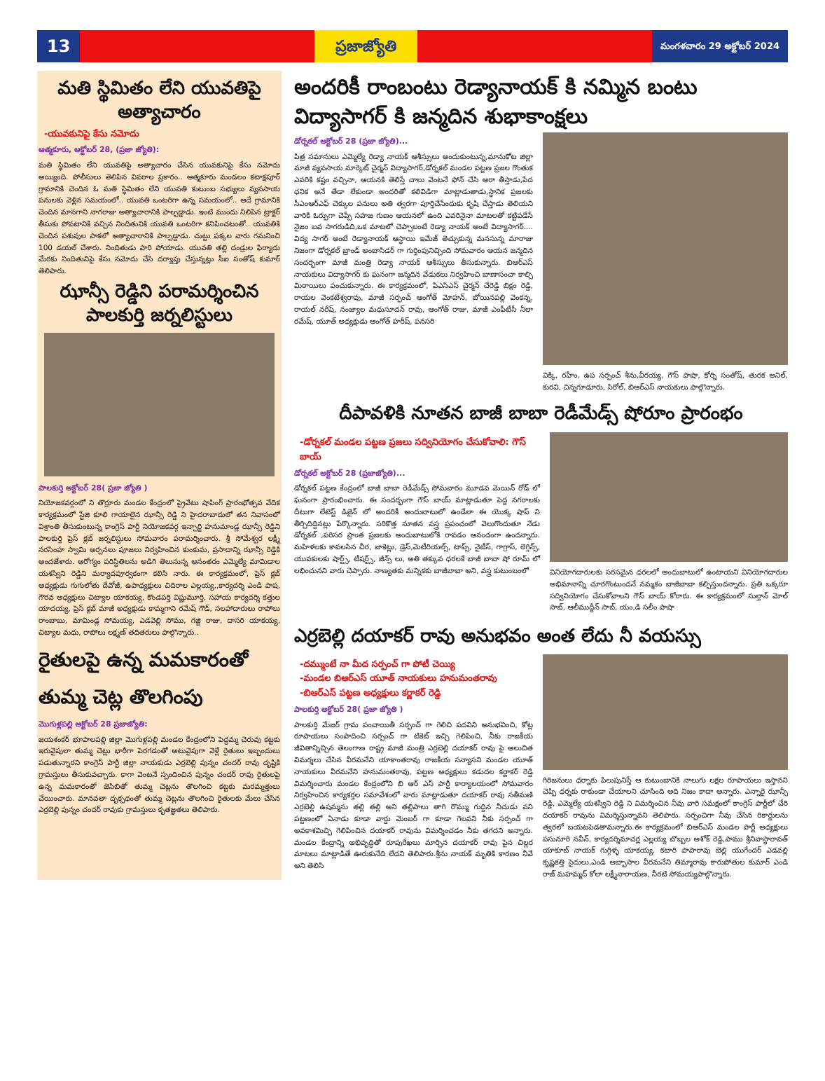13 ప్రజాజ్యోతి
మంగళవారం 29 అక్టోబర్ 2024
మతి స్థిమితం లేని యువతిపై అత్యాచారం
-యువకునిపై కేసు నమోదు
ఆత్మకూరు, అక్టోబర్ 28, (ప్రజా జ్యోతి):
మతి స్థిమితం లేని యువతిపై అత్యాచారం చేసిన యువకునిపై కేసు నమోదు అయ్యింది. పోలీసులు తెలిపిన వివరాల ప్రకారం.. ఆత్మకూరు మండలం కటాక్షపూర్ గ్రామానికి చెందిన ఓ మతి స్థిమితం లేని యువతి కుటుంబ సభ్యులు వ్యవసాయ పనులకు వెళ్లిన సమయంలో.. యువతి ఒంటరిగా ఉన్న సమయంలో.. అదే గ్రామానికి చెందిన మానగాని నాగరాజు అత్యాచారానికి పాల్పడ్డాడు. ఇంటి ముందు నిలిపిన ట్రాక్టర్ తీసుకు పోవటానికి వచ్చిన నిందితునికి యువతి ఒంటరిగా కనిపించటంతో.. యువతికి చెందిన పశువుల పాకలో అత్యాచారానికి పాల్పడ్డాడు. చుట్టు పక్కల వారు గమనించి 100 డయల్ చేశారు. నిందితుడు పారి పోయాడు. యువతి తల్లి దండ్రుల ఫిర్యాదు మేరకు నిందితునిపై కేసు నమోదు చేసి దర్యాప్తు చేస్తున్నట్లు సీఐ సంతోష్ కుమార్ తెలిపారు.
ఝాన్సీ రెడ్డిని పరామర్శించిన పాలకుర్తి జర్నలిస్టులు
పాలకుర్తి అక్టోబర్ 28( ప్రజా జ్యోతి )
నియోజకవర్గంలో ని తొర్రూరు మండల కేంద్రంలో ప్రైవేటు షాపింగ్ ప్రారంభోత్సవ వేదిక కార్యక్రమంలో స్టేజి కూలి గాయాలైన ఝాన్సీ రెడ్డి ని హైదరాబాదులో తన నివాసంలో విశ్రాంతి తీసుకుంటున్న కాంగ్రెస్ పార్టీ నియోజకవర్గ ఇన్చార్జి హనుమాండ్ల ఝాన్సీ రెడ్డిని పాలకుర్తి ప్రెస్ క్లబ్ జర్నలిస్టులు సోమవారం పరామర్శించారు. శ్రీ సోమేశ్వర లక్ష్మీ నరసింహ స్వామి అర్చనలు పూజలు నిర్వహించిన కుంకుమ, ప్రసాదాన్ని ఝాన్సీ రెడ్డికి అందజేశారు. ఆరోగ్యం పరిస్థితిలను అడిగి తెలుసున్న అనంతరం ఎమ్మెల్యే మామిడాల యశస్విని రెడ్డిని మర్యాదపూర్వకంగా కలిసి నారు. ఈ కార్యక్రమంలో, ప్రెస్ క్లబ్ అధ్యక్షుడు గుగులోతు దేవోజీ, ఉపాధ్యక్షులు చిదిరాల ఎల్లయ్య,,కార్యదర్శి ఎండి పాష, గౌరవ అధ్యక్షులు చిట్యాల యాకయ్య, కొండపర్తి విష్ణుమూర్తి, సహాయ కార్యదర్శి కత్తుల యాదయ్య, ప్రెస్ క్లబ్ మాజీ అధ్యక్షుడు కామ్మగాని రమేష్ గౌడ్, సలహాదారులు రాపోలు రాంబాబు, మామిండ్ల సోమయ్య, ఎడవెల్లి సోము, గజ్జి రాజు, దాసరి యాకయ్య, చిట్యాల మధు, రాపోలు లక్ష్మణ్ తదితరులు పాల్గొన్నారు..
రైతులపై ఉన్న మమకారంతో తుమ్మ చెట్ల తొలగింపు
మొగుళ్లపల్లి అక్టోబర్ 28 ప్రజాజ్యోతి:
జయశంకర్ భూపాలపల్లి జిల్లా మొగుళ్లపల్లి మండల కేంద్రంలోని పెద్దమ్మ చెరువు కట్టకు ఇరువైపులా తుమ్మ చెట్లు భారీగా పెరగడంతో అటువైపుగా వెళ్లే రైతులు ఇబ్బందులు పడుతున్నారని కాంగ్రెస్ పార్టీ జిల్లా నాయకుడు ఎర్రబెల్లి పున్నం చందర్ రావు దృష్టికి గ్రామస్తులు తీసుకువచ్చారు. కాగా వెంటనే స్పందించిన పున్నం చందర్ రావు రైతులపై ఉన్న మమకారంతో జెసిబితో తుమ్మ చెట్లను తొలగించి కట్టకు మరమ్మత్తులు చేయించారు. మానవతా దృక్పథంతో తుమ్మ చెట్లను తొలగించి రైతులకు మేలు చేసిన ఎర్రబెల్లి పున్నం చందర్ రావుకు గ్రామస్తులు కృతజ్ఞతలు తెలిపారు.
అందరికీ రాంబంటు రెడ్యానాయక్ కి నమ్మిన బంటు విద్యాసాగర్ కి జన్మదిన శుభాకాంక్షలు
డోర్నకల్ అక్టోబర్ 28 (ప్రజా జ్యోతి)...
పిత్ర సమానులు ఎమ్మెల్యే రెడ్యా నాయక్ ఆశీస్సులు అందుకుంటున్న,మానుకోట జిల్లా మాజీ వ్యవసాయ మార్కెట్ చైర్మన్ విద్యాసాగర్,డోర్నకల్ మండల పట్టణ ప్రజల గొంతుక ఎవరికి కష్టం వచ్చినా, ఆయనకి తెలిస్తే చాలు వెంటనే ఫోన్ చేసి ఆరా తీస్తాడు,పేద ధనిక అనే తేడా లేకుండా అందరితో కలివిడిగా మాట్లాడుతాడు,స్థానిక ప్రజలకు సీఎంఆర్ఎఫ్ చెక్కుల పనులు అతి త్వరగా పూర్తిచేసేందుకు కృషి చేస్తాడు తెలియని వారికి ఓర్పుగా చెప్పే సహజ గుణం ఆయనలో ఉంది ఎవరినైనా మాటలతో కట్టిపడేసే నైజం బవ సాగరుడిది,ఒక మాటలో చెప్పాలంటే రెడ్యా నాయక్ అంటే విద్యాసాగర్.... విద్య సాగర్ అంటే రెడ్యానాయక్ ఆస్థాయి ఇమేజ్ తెచ్చుకున్న మనసున్న మారాజు నిజంగా డోర్నకల్ బ్రాండ్ అంబాసిడర్ గా గుర్తింపునిచ్చింది సోమవారం ఆయన జన్మదిన సందర్భంగా మాజీ మంత్రి రెడ్యా నాయక్ ఆశీస్సులు తీసుకున్నారు. బిఆర్ఎస్ నాయకులు విద్యాసాగర్ కు ఘనంగా జన్మదిన వేడుకలు నిర్వహించి బాణాసంచా కాల్చి మిఠాయిలు పంచుకున్నారు. ఈ కార్యక్రమంలో, పిఎసిఎస్ చైర్మన్ చేరెడ్డి బిక్షం రెడ్డి, రాయల వెంకటేశ్వరావు, మాజీ సర్పంచ్ ఆంగోత్ మోహన్, బోయినపల్లి వెంకన్న, రాయల్ నరేష్, నంజ్యాల మధుసూదన్ రావు, ఆంగోత్ రాజు, మాజీ ఎంపీటీసీ నీలా రమేష్, యూత్ అధ్యక్షుడు ఆంగోత్ హరీష్, పనసరి
విక్కి, రహీం, ఉప సర్పంచ్ శీను,వీరయ్య, గౌస్ పాషా, కోర్ని సంతోష్, తురక అనిల్, కురవి, చిన్నగూడూరు, సిరోల్, బిఆర్ఎస్ నాయకులు పాల్గొన్నారు.
దీపావళికి నూతన బాజీ బాబా రెడీమేడ్స్ షోరూం ప్రారంభం
-డోర్నకల్ మండల పట్టణ ప్రజలు సద్వినియోగం చేసుకోవాలి: గౌస్ బాయ్
డోర్నకల్ అక్టోబర్ 28 (ప్రజాజ్యోతి)...
డోర్నకల్ పట్టణ కేంద్రంలో బాజీ బాబా రెడీమేడ్స్ సోమవారం మూడవ మెయిన్ రోడ్ లో ఘనంగా ప్రారంభించారు. ఈ సందర్భంగా గౌస్ బాయ్ మాట్లాడుతూ పెద్ద నగరాలకు దీటుగా లేటెస్ట్ డిజైన్ లో అందరికీ అందుబాటులో ఉండేలా ఈ యొక్క షాప్ ని తీర్చిదిద్దినట్లు పేర్కొన్నారు. సరికొత్త నూతన వస్త్ర ప్రపంచంలో వెలుగొందుతూ నేడు డోర్నకల్ ,పరిసర ప్రాంత ప్రజలకు అందుబాటులోకి రావడం ఆనందంగా ఉందన్నారు. మహిళలకు కావలసిన చీర, జాకెట్లు, డ్రెస్,మెటీరియల్స్, టాప్స్, నైటీస్, గాగ్రాస్, లెగ్గిన్స్, యువకులకు షార్ట్స్, టీషర్ట్స్, జీన్స్ లు, అతి తక్కువ ధరలకే బాజీ బాబా షో రూమ్ లో లభించునని వారు చెప్పారు. నాణ్యతకు మన్నికకు బాజీబాబా అని, వస్త్ర కుటుంబంలో
వినియోగదారులకు సరసమైన ధరలలో అందుబాటులో ఉంటాయని వినియోగదారుల అభిమానాన్ని చూరగొంటుందనే నమ్మకం బాజీబాబా కల్పిస్తుందన్నారు. ప్రతి ఒక్కరూ సద్వినియోగం చేసుకోవాలని గౌస్ బాయ్ కోరారు. ఈ కార్యక్రమంలో సుల్తాన్ మోల్ సాబ్, ఆలీముద్దీన్ సాబ్, యం,డి సలీం పాషా
ఎర్రబెల్లి దయాకర్ రావు అనుభవం అంత లేదు నీ వయస్సు
-దమ్ముంటే నా మీద సర్పంచ్ గా పోటీ చెయ్యి
-మండల బిఆర్ఎస్ యూత్ నాయకులు హనుమంతరావు
-బిఆర్ఎస్ పట్టణ అధ్యక్షులు కర్ణాకర్ రెడ్డి
పాలకుర్తి అక్టోబర్ 28( ప్రజా జ్యోతి )
పాలకుర్తి మేజర్ గ్రామ పంచాయితీ సర్పంచ్ గా గెలిచి పదవిని అనుభవించి, కోట్ల రూపాయలు సంపాదించి సర్పంచ్ గా టికెట్ ఇచ్చి గెలిపించి, నీకు రాజకీయ జీవితాన్నిచ్చిన తెలంగాణ రాష్ట్ర మాజీ మంత్రి ఎర్రబెల్లి దయాకర్ రావు పై అలుచిత విమర్శలు చేసిన వీరమనేని యాకాంతరావు రాజకీయ సన్యాసని మండల యూత్ నాయకులు వీరమనేని హనుమంతరావు, పట్టణ అధ్యక్షులు కడుదల కర్ణాకర్ రెడ్డి విమర్శించారు మండల కేంద్రంలోని బి ఆర్ ఎస్ పార్టీ కార్యాలయంలో సోమవారం నిర్వహించిన కార్యకర్తల సమావేశంలో వారు మాట్లాడుతూ దయాకర్ రావు సతీమణి ఎర్రబెల్లి ఉషమ్మను తల్లి తల్లి అని తల్లిపాలు తాగి రొమ్ము గుద్దిన నీచుడు వని పట్టణంలో ఏనాడు కూడా వార్డు మెంబర్ గా కూడా గెలవని నీకు సర్పంచ్ గా అవకాశమిచ్చి గెలిపించిన దయాకర్ రావును విమర్శించడం నీకు తగదని అన్నారు. మండల కేంద్రాన్ని అభివృద్ధితో రూపురేఖలు మార్చిన దయాకర్ రావు పైన చిల్లర మాటలు మాట్లాడితే ఊరుకునేది లేదని తెలిపారు.శ్రీను నాయక్ మృతికి కారణం నీవే అని తెలిసి
గిరిజనులు ధర్నాకు పిలుపునిస్తే ఆ కుటుంబానికి నాలుగు లక్షల రూపాయలు ఇస్తానని చెప్పి ధర్నకు రాకుండా చేయాలని చూసింది అది నిజం కాదా అన్నారు. ఎన్నారై ఝాన్సీ రెడ్డి, ఎమ్మెల్యే యశస్విని రెడ్డి ని విమర్శించిన నీవు వారి సమక్షంలో కాంగ్రెస్ పార్టీలో చేరి దయాకర్ రావును విమర్శిస్తున్నావని తెలిపారు. సర్పంచిగా నీవు చేసిన రికార్డులను త్వరలో బయటపెడతామన్నారు.ఈ కార్యక్రమంలో బిఆర్ఎస్ మండల పార్టీ అధ్యక్షులు పసునూరి నవీన్, కార్యదర్శిమాచర్ల ఎల్లయ్య బొబ్బల అశోక్ రెడ్డి,పాము శ్రీనివాస్ధారావత్ యాకూబ్ నాయక్ గుగ్గిళ్ళ యాకయ్య, కటారి పాపారావు బెల్లి యుగేందర్ ఎడవల్లి కృష్ణకత్తి సైదులు,ఎండి అబ్బాసాల వీరమనేని తిమ్మారావు కారుపోతుల కుమార్ ఎండి రాజ్ మహమ్మద్ కోలా లక్ష్మీనారాయణ, నీరటి సోమయ్యపాల్గొన్నారు.